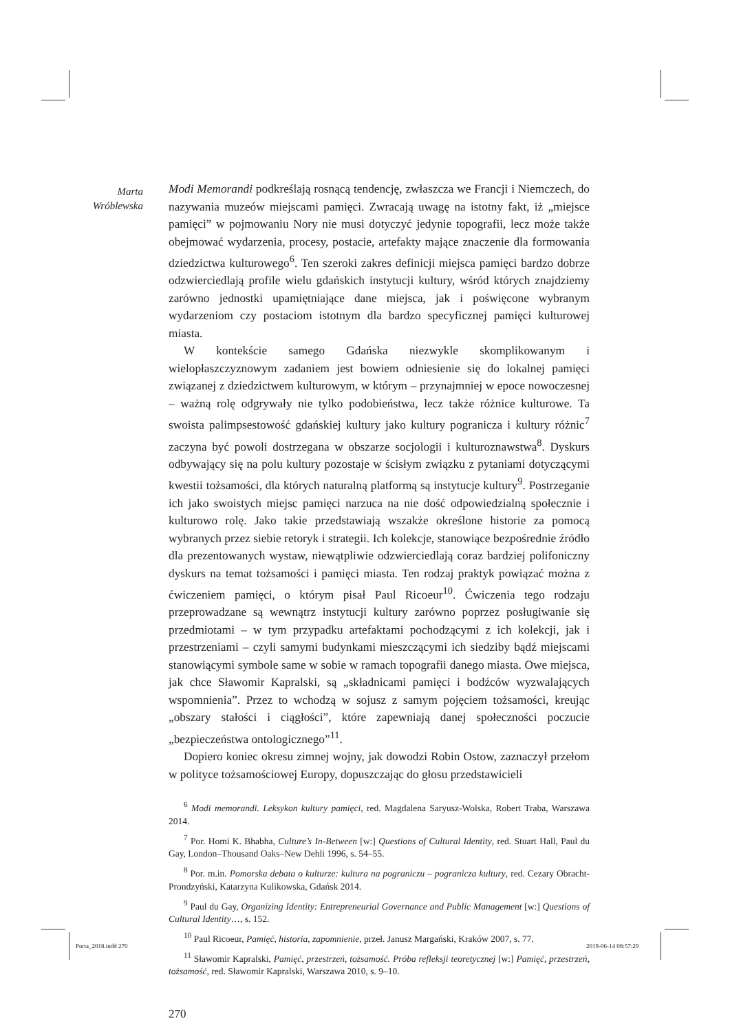Marta
Wróblewska
Modi Memorandi podkreślają rosnącą tendencję, zwłaszcza we Francji i Niemczech, do nazywania muzeów miejscami pamięci. Zwracają uwagę na istotny fakt, iż „miejsce pamięci” w pojmowaniu Nory nie musi dotyczyć jedynie topografii, lecz może także obejmować wydarzenia, procesy, postacie, artefakty mające znaczenie dla formowania dziedzictwa kulturowego<sup>6</sup>. Ten szeroki zakres definicji miejsca pamięci bardzo dobrze odzwierciedlają profile wielu gdańskich instytucji kultury, wśród których znajdziemy zarówno jednostki upamiętniające dane miejsca, jak i poświęcone wybranym wydarzeniom czy postaciom istotnym dla bardzo specyficznej pamięci kulturowej miasta.
W kontekście samego Gdańska niezwykle skomplikowanym i wielopłaszczyznowym zadaniem jest bowiem odniesienie się do lokalnej pamięci związanej z dziedzictwem kulturowym, w którym – przynajmniej w epoce nowoczesnej – ważną rolę odgrywały nie tylko podobieństwa, lecz także różnice kulturowe. Ta swoista palimpsestowość gdańskiej kultury jako kultury pogranicza i kultury różnic<sup>7</sup> zaczyna być powoli dostrzegana w obszarze socjologii i kulturoznawstwa<sup>8</sup>. Dyskurs odbywający się na polu kultury pozostaje w ścisłym związku z pytaniami dotyczącymi kwestii tożsamości, dla których naturalną platformą są instytucje kultury<sup>9</sup>. Postrzeganie ich jako swoistych miejsc pamięci narzuca na nie dość odpowiedzialną społecznie i kulturowo rolę. Jako takie przedstawiają wszakże określone historie za pomocą wybranych przez siebie retoryk i strategii. Ich kolekcje, stanowiące bezpośrednie źródło dla prezentowanych wystaw, niewątpliwie odzwierciedlają coraz bardziej polifoniczny dyskurs na temat tożsamości i pamięci miasta. Ten rodzaj praktyk powiązać można z ćwiczeniem pamięci, o którym pisał Paul Ricoeur<sup>10</sup>. Ćwiczenia tego rodzaju przeprowadzane są wewnątrz instytucji kultury zarówno poprzez posługiwanie się przedmiotami – w tym przypadku artefaktami pochodzącymi z ich kolekcji, jak i przestrzeniami – czyli samymi budynkami mieszczącymi ich siedziby bądź miejscami stanowiącymi symbole same w sobie w ramach topografii danego miasta. Owe miejsca, jak chce Sławomir Kapralski, są „składnicami pamięci i bodźców wyzwalających wspomnienia”. Przez to wchodzą w sojusz z samym pojęciem tożsamości, kreując „obszary stałości i ciągłości”, które zapewniają danej społeczności poczucie „bezpieczeństwa ontologicznego”<sup>11</sup>.
Dopiero koniec okresu zimnej wojny, jak dowodzi Robin Ostow, zaznaczył przełom w polityce tożsamościowej Europy, dopuszczając do głosu przedstawicieli
<sup>6</sup> Modi memorandi. Leksykon kultury pamięci, red. Magdalena Saryusz-Wolska, Robert Traba, Warszawa 2014.
<sup>7</sup> Por. Homi K. Bhabha, Culture’s In-Between [w:] Questions of Cultural Identity, red. Stuart Hall, Paul du Gay, London–Thousand Oaks–New Dehli 1996, s. 54–55.
<sup>8</sup> Por. m.in. Pomorska debata o kulturze: kultura na pograniczu – pogranicza kultury, red. Cezary Obracht-Prondzyński, Katarzyna Kulikowska, Gdańsk 2014.
<sup>9</sup> Paul du Gay, Organizing Identity: Entrepreneurial Governance and Public Management [w:] Questions of Cultural Identity…, s. 152.
<sup>10</sup> Paul Ricoeur, Pamięć, historia, zapomnienie, przeł. Janusz Margański, Kraków 2007, s. 77.
<sup>11</sup> Sławomir Kapralski, Pamięć, przestrzeń, tożsamość. Próba refleksji teoretycznej [w:] Pamięć, przestrzeń, tożsamość, red. Sławomir Kapralski, Warszawa 2010, s. 9–10.
270
Porta_2018.indd 270 2019-06-14 08:57:29